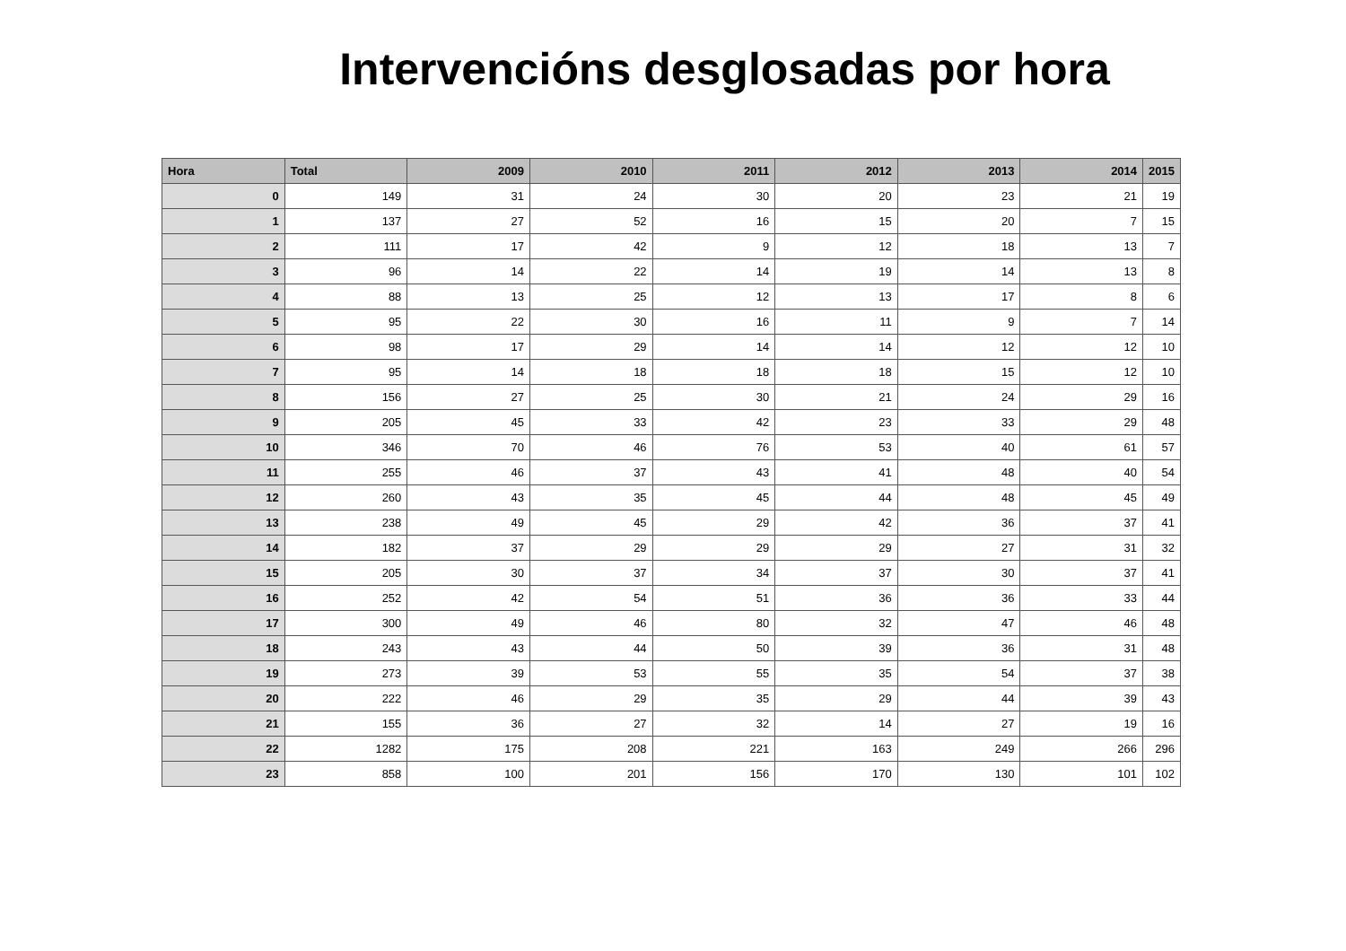Intervencións desglosadas por hora
| Hora | Total | 2009 | 2010 | 2011 | 2012 | 2013 | 2014 | 2015 |
| --- | --- | --- | --- | --- | --- | --- | --- | --- |
| 0 | 149 | 31 | 24 | 30 | 20 | 23 | 21 | 19 |
| 1 | 137 | 27 | 52 | 16 | 15 | 20 | 7 | 15 |
| 2 | 111 | 17 | 42 | 9 | 12 | 18 | 13 | 7 |
| 3 | 96 | 14 | 22 | 14 | 19 | 14 | 13 | 8 |
| 4 | 88 | 13 | 25 | 12 | 13 | 17 | 8 | 6 |
| 5 | 95 | 22 | 30 | 16 | 11 | 9 | 7 | 14 |
| 6 | 98 | 17 | 29 | 14 | 14 | 12 | 12 | 10 |
| 7 | 95 | 14 | 18 | 18 | 18 | 15 | 12 | 10 |
| 8 | 156 | 27 | 25 | 30 | 21 | 24 | 29 | 16 |
| 9 | 205 | 45 | 33 | 42 | 23 | 33 | 29 | 48 |
| 10 | 346 | 70 | 46 | 76 | 53 | 40 | 61 | 57 |
| 11 | 255 | 46 | 37 | 43 | 41 | 48 | 40 | 54 |
| 12 | 260 | 43 | 35 | 45 | 44 | 48 | 45 | 49 |
| 13 | 238 | 49 | 45 | 29 | 42 | 36 | 37 | 41 |
| 14 | 182 | 37 | 29 | 29 | 29 | 27 | 31 | 32 |
| 15 | 205 | 30 | 37 | 34 | 37 | 30 | 37 | 41 |
| 16 | 252 | 42 | 54 | 51 | 36 | 36 | 33 | 44 |
| 17 | 300 | 49 | 46 | 80 | 32 | 47 | 46 | 48 |
| 18 | 243 | 43 | 44 | 50 | 39 | 36 | 31 | 48 |
| 19 | 273 | 39 | 53 | 55 | 35 | 54 | 37 | 38 |
| 20 | 222 | 46 | 29 | 35 | 29 | 44 | 39 | 43 |
| 21 | 155 | 36 | 27 | 32 | 14 | 27 | 19 | 16 |
| 22 | 1282 | 175 | 208 | 221 | 163 | 249 | 266 | 296 |
| 23 | 858 | 100 | 201 | 156 | 170 | 130 | 101 | 102 |